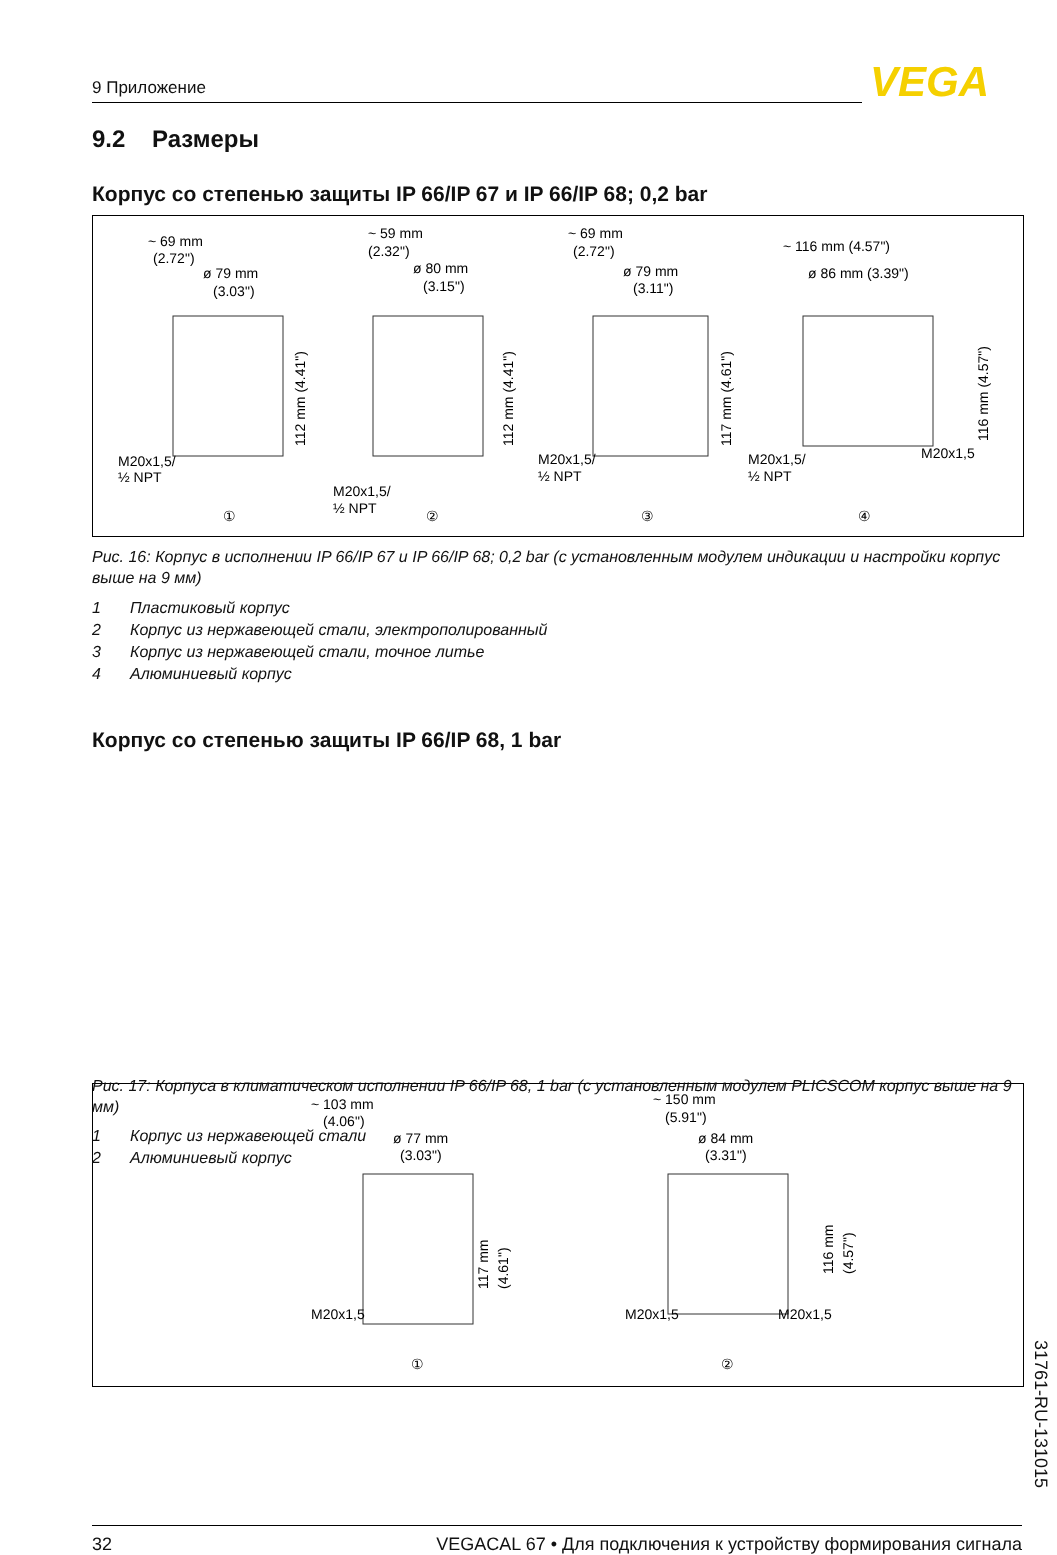9 Приложение VEGA
9.2 Размеры
Корпус со степенью защиты IP 66/IP 67 и IP 66/IP 68; 0,2 bar
~ 69 mm
(2.72")
ø 79 mm
(3.03")
~ 59 mm
(2.32")
ø 80 mm
(3.15")
~ 69 mm
(2.72")
ø 79 mm
(3.11")
~ 116 mm (4.57")
ø 86 mm (3.39")
M20x1,5/
½ NPT
M20x1,5/
½ NPT
M20x1,5/
½ NPT
M20x1,5/
½ NPT
M20x1,5
112 mm (4.41")
112 mm (4.41")
117 mm (4.61")
116 mm (4.57")
①
②
③
④
Рис. 16: Корпус в исполнении IP 66/IP 67 и IP 66/IP 68; 0,2 bar (с установленным модулем индикации и настройки корпус выше на 9 мм)
1 Пластиковый корпус
2 Корпус из нержавеющей стали, электрополированный
3 Корпус из нержавеющей стали, точное литье
4 Алюминиевый корпус
Корпус со степенью защиты IP 66/IP 68, 1 bar
~ 103 mm
(4.06")
ø 77 mm
(3.03")
~ 150 mm
(5.91")
ø 84 mm
(3.31")
M20x1,5
M20x1,5
M20x1,5
117 mm
(4.61")
116 mm
(4.57")
①
②
Рис. 17: Корпуса в климатическом исполнении IP 66/IP 68, 1 bar (с установленным модулем PLICSCOM корпус выше на 9 мм)
1 Корпус из нержавеющей стали
2 Алюминиевый корпус
31761-RU-131015
32 VEGACAL 67 • Для подключения к устройству формирования сигнала